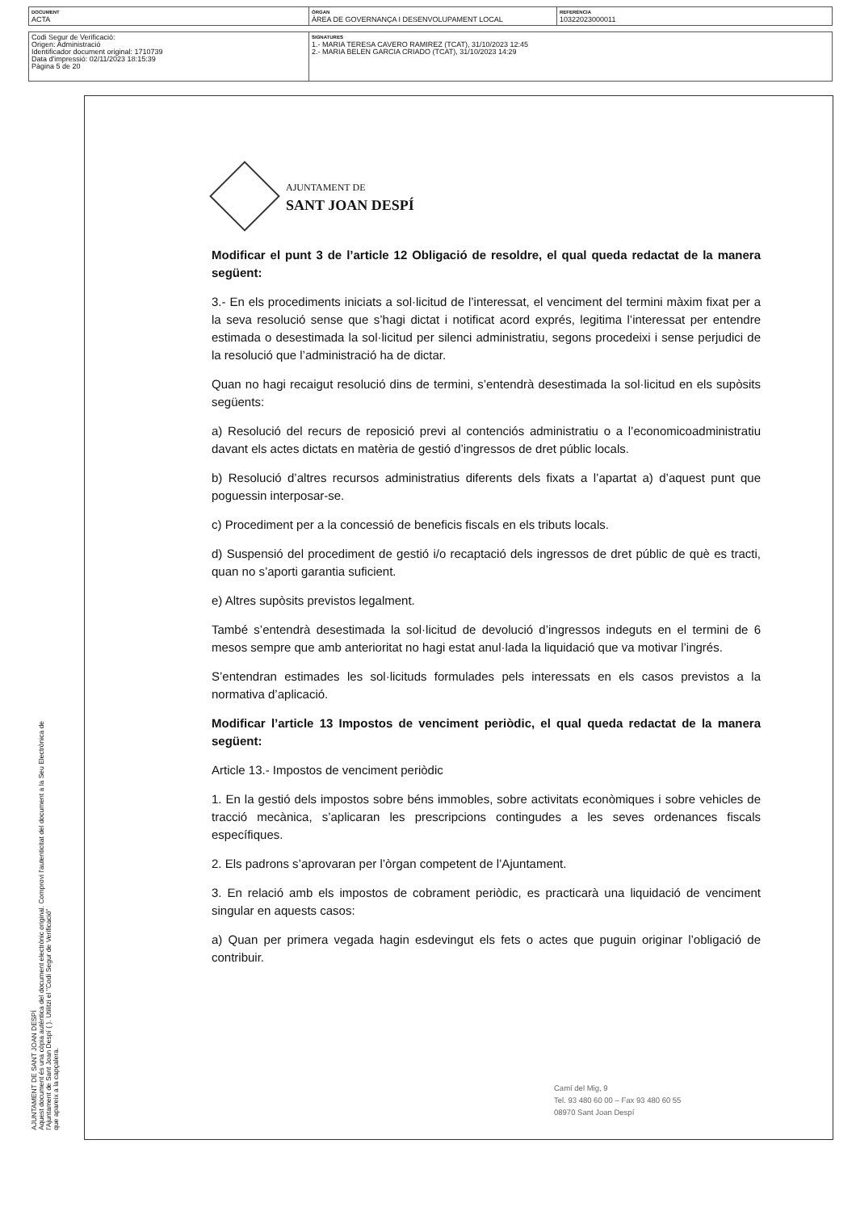| DOCUMENT ACTA | ÒRGAN ÀREA DE GOVERNANÇA I DESENVOLUPAMENT LOCAL | REFERÈNCIA 10322023000011 |
| Codi Segur de Verificació: Origen: Administració Identificador document original: 1710739 Data d'impressió: 02/11/2023 18:15:39 Pàgina 5 de 20 | SIGNATURES 1.- MARIA TERESA CAVERO RAMIREZ (TCAT), 31/10/2023 12:45 2.- MARIA BELEN GARCIA CRIADO (TCAT), 31/10/2023 14:29 |
AJUNTAMENT DE SANT JOAN DESPÍ
Aquest document és una còpia autèntica del document electrònic original. Comprovi l'autenticitat del document a la Seu Electrònica de
l'Ajuntament de Sant Joan Despí ( ). Utilitzi el "Codi Segur de Verificació"
que apareix a la capçalera.
AJUNTAMENT DE
SANT JOAN DESPÍ
Modificar el punt 3 de l’article 12 Obligació de resoldre, el qual queda redactat de la manera següent:
3.- En els procediments iniciats a sol·licitud de l’interessat, el venciment del termini màxim fixat per a la seva resolució sense que s’hagi dictat i notificat acord exprés, legitima l’interessat per entendre estimada o desestimada la sol·licitud per silenci administratiu, segons procedeixi i sense perjudici de la resolució que l’administració ha de dictar.
Quan no hagi recaigut resolució dins de termini, s’entendrà desestimada la sol·licitud en els supòsits següents:
a) Resolució del recurs de reposició previ al contenciós administratiu o a l’economicoadministratiu davant els actes dictats en matèria de gestió d’ingressos de dret públic locals.
b) Resolució d’altres recursos administratius diferents dels fixats a l’apartat a) d’aquest punt que poguessin interposar-se.
c) Procediment per a la concessió de beneficis fiscals en els tributs locals.
d) Suspensió del procediment de gestió i/o recaptació dels ingressos de dret públic de què es tracti, quan no s’aporti garantia suficient.
e) Altres supòsits previstos legalment.
També s’entendrà desestimada la sol·licitud de devolució d’ingressos indeguts en el termini de 6 mesos sempre que amb anterioritat no hagi estat anul·lada la liquidació que va motivar l’ingrés.
S’entendran estimades les sol·licituds formulades pels interessats en els casos previstos a la normativa d’aplicació.
Modificar l’article 13 Impostos de venciment periòdic, el qual queda redactat de la manera següent:
Article 13.- Impostos de venciment periòdic
1. En la gestió dels impostos sobre béns immobles, sobre activitats econòmiques i sobre vehicles de tracció mecànica, s’aplicaran les prescripcions contingudes a les seves ordenances fiscals específiques.
2. Els padrons s’aprovaran per l’òrgan competent de l’Ajuntament.
3. En relació amb els impostos de cobrament periòdic, es practicarà una liquidació de venciment singular en aquests casos:
a) Quan per primera vegada hagin esdevingut els fets o actes que puguin originar l’obligació de contribuir.
Camí del Mig, 9
Tel. 93 480 60 00 – Fax 93 480 60 55
08970 Sant Joan Despí